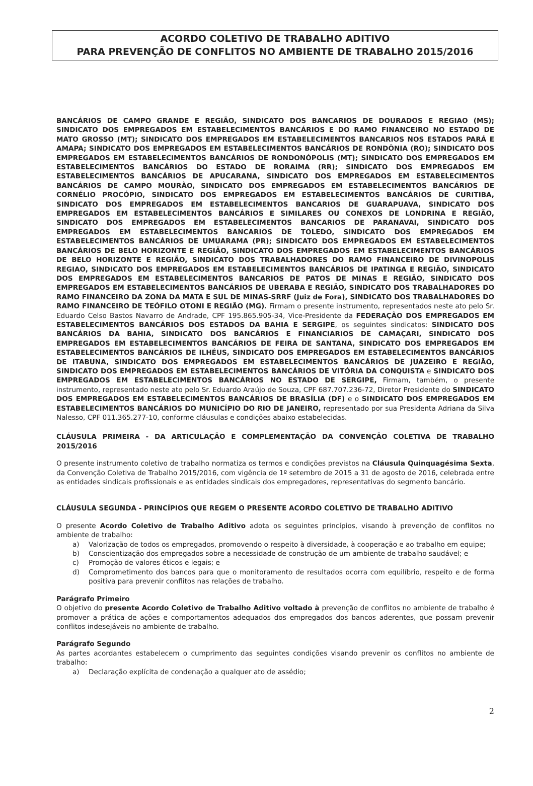ACORDO COLETIVO DE TRABALHO ADITIVO
PARA PREVENÇÃO DE CONFLITOS NO AMBIENTE DE TRABALHO 2015/2016
BANCÁRIOS DE CAMPO GRANDE E REGIÃO, SINDICATO DOS BANCARIOS DE DOURADOS E REGIAO (MS); SINDICATO DOS EMPREGADOS EM ESTABELECIMENTOS BANCÁRIOS E DO RAMO FINANCEIRO NO ESTADO DE MATO GROSSO (MT); SINDICATO DOS EMPREGADOS EM ESTABELECIMENTOS BANCARIOS NOS ESTADOS PARÁ E AMAPA; SINDICATO DOS EMPREGADOS EM ESTABELECIMENTOS BANCÁRIOS DE RONDÔNIA (RO); SINDICATO DOS EMPREGADOS EM ESTABELECIMENTOS BANCÁRIOS DE RONDONÓPOLIS (MT); SINDICATO DOS EMPREGADOS EM ESTABELECIMENTOS BANCÁRIOS DO ESTADO DE RORAIMA (RR); SINDICATO DOS EMPREGADOS EM ESTABELECIMENTOS BANCÁRIOS DE APUCARANA, SINDICATO DOS EMPREGADOS EM ESTABELECIMENTOS BANCÁRIOS DE CAMPO MOURÃO, SINDICATO DOS EMPREGADOS EM ESTABELECIMENTOS BANCÁRIOS DE CORNÉLIO PROCÓPIO, SINDICATO DOS EMPREGADOS EM ESTABELECIMENTOS BANCÁRIOS DE CURITIBA, SINDICATO DOS EMPREGADOS EM ESTABELECIMENTOS BANCARIOS DE GUARAPUAVA, SINDICATO DOS EMPREGADOS EM ESTABELECIMENTOS BANCÁRIOS E SIMILARES OU CONEXOS DE LONDRINA E REGIÃO, SINDICATO DOS EMPREGADOS EM ESTABELECIMENTOS BANCARIOS DE PARANAVAI, SINDICATO DOS EMPREGADOS EM ESTABELECIMENTOS BANCARIOS DE TOLEDO, SINDICATO DOS EMPREGADOS EM ESTABELECIMENTOS BANCÁRIOS DE UMUARAMA (PR); SINDICATO DOS EMPREGADOS EM ESTABELECIMENTOS BANCÁRIOS DE BELO HORIZONTE E REGIÃO, SINDICATO DOS EMPREGADOS EM ESTABELECIMENTOS BANCÁRIOS DE BELO HORIZONTE E REGIÃO, SINDICATO DOS TRABALHADORES DO RAMO FINANCEIRO DE DIVINOPOLIS REGIAO, SINDICATO DOS EMPREGADOS EM ESTABELECIMENTOS BANCÁRIOS DE IPATINGA E REGIÃO, SINDICATO DOS EMPREGADOS EM ESTABELECIMENTOS BANCARIOS DE PATOS DE MINAS E REGIÃO, SINDICATO DOS EMPREGADOS EM ESTABELECIMENTOS BANCÁRIOS DE UBERABA E REGIÃO, SINDICATO DOS TRABALHADORES DO RAMO FINANCEIRO DA ZONA DA MATA E SUL DE MINAS-SRRF (Juiz de Fora), SINDICATO DOS TRABALHADORES DO RAMO FINANCEIRO DE TEÓFILO OTONI E REGIÃO (MG). Firmam o presente instrumento, representados neste ato pelo Sr. Eduardo Celso Bastos Navarro de Andrade, CPF 195.865.905-34, Vice-Presidente da FEDERAÇÃO DOS EMPREGADOS EM ESTABELECIMENTOS BANCÁRIOS DOS ESTADOS DA BAHIA E SERGIPE, os seguintes sindicatos: SINDICATO DOS BANCÁRIOS DA BAHIA, SINDICATO DOS BANCÁRIOS E FINANCIARIOS DE CAMAÇARI, SINDICATO DOS EMPREGADOS EM ESTABELECIMENTOS BANCÁRIOS DE FEIRA DE SANTANA, SINDICATO DOS EMPREGADOS EM ESTABELECIMENTOS BANCÁRIOS DE ILHÉUS, SINDICATO DOS EMPREGADOS EM ESTABELECIMENTOS BANCÁRIOS DE ITABUNA, SINDICATO DOS EMPREGADOS EM ESTABELECIMENTOS BANCÁRIOS DE JUAZEIRO E REGIÃO, SINDICATO DOS EMPREGADOS EM ESTABELECIMENTOS BANCÁRIOS DE VITÓRIA DA CONQUISTA e SINDICATO DOS EMPREGADOS EM ESTABELECIMENTOS BANCÁRIOS NO ESTADO DE SERGIPE, Firmam, também, o presente instrumento, representado neste ato pelo Sr. Eduardo Araújo de Souza, CPF 687.707.236-72, Diretor Presidente do SINDICATO DOS EMPREGADOS EM ESTABELECIMENTOS BANCÁRIOS DE BRASÍLIA (DF) e o SINDICATO DOS EMPREGADOS EM ESTABELECIMENTOS BANCÁRIOS DO MUNICÍPIO DO RIO DE JANEIRO, representado por sua Presidenta Adriana da Silva Nalesso, CPF 011.365.277-10, conforme cláusulas e condições abaixo estabelecidas.
CLÁUSULA PRIMEIRA - DA ARTICULAÇÃO E COMPLEMENTAÇÃO DA CONVENÇÃO COLETIVA DE TRABALHO 2015/2016
O presente instrumento coletivo de trabalho normatiza os termos e condições previstos na Cláusula Quinquagésima Sexta, da Convenção Coletiva de Trabalho 2015/2016, com vigência de 1º setembro de 2015 a 31 de agosto de 2016, celebrada entre as entidades sindicais profissionais e as entidades sindicais dos empregadores, representativas do segmento bancário.
CLÁUSULA SEGUNDA - PRINCÍPIOS QUE REGEM O PRESENTE ACORDO COLETIVO DE TRABALHO ADITIVO
O presente Acordo Coletivo de Trabalho Aditivo adota os seguintes princípios, visando à prevenção de conflitos no ambiente de trabalho:
a) Valorização de todos os empregados, promovendo o respeito à diversidade, à cooperação e ao trabalho em equipe;
b) Conscientização dos empregados sobre a necessidade de construção de um ambiente de trabalho saudável; e
c) Promoção de valores éticos e legais; e
d) Comprometimento dos bancos para que o monitoramento de resultados ocorra com equilíbrio, respeito e de forma positiva para prevenir conflitos nas relações de trabalho.
Parágrafo Primeiro
O objetivo do presente Acordo Coletivo de Trabalho Aditivo voltado à prevenção de conflitos no ambiente de trabalho é promover a prática de ações e comportamentos adequados dos empregados dos bancos aderentes, que possam prevenir conflitos indesejáveis no ambiente de trabalho.
Parágrafo Segundo
As partes acordantes estabelecem o cumprimento das seguintes condições visando prevenir os conflitos no ambiente de trabalho:
a) Declaração explícita de condenação a qualquer ato de assédio;
2